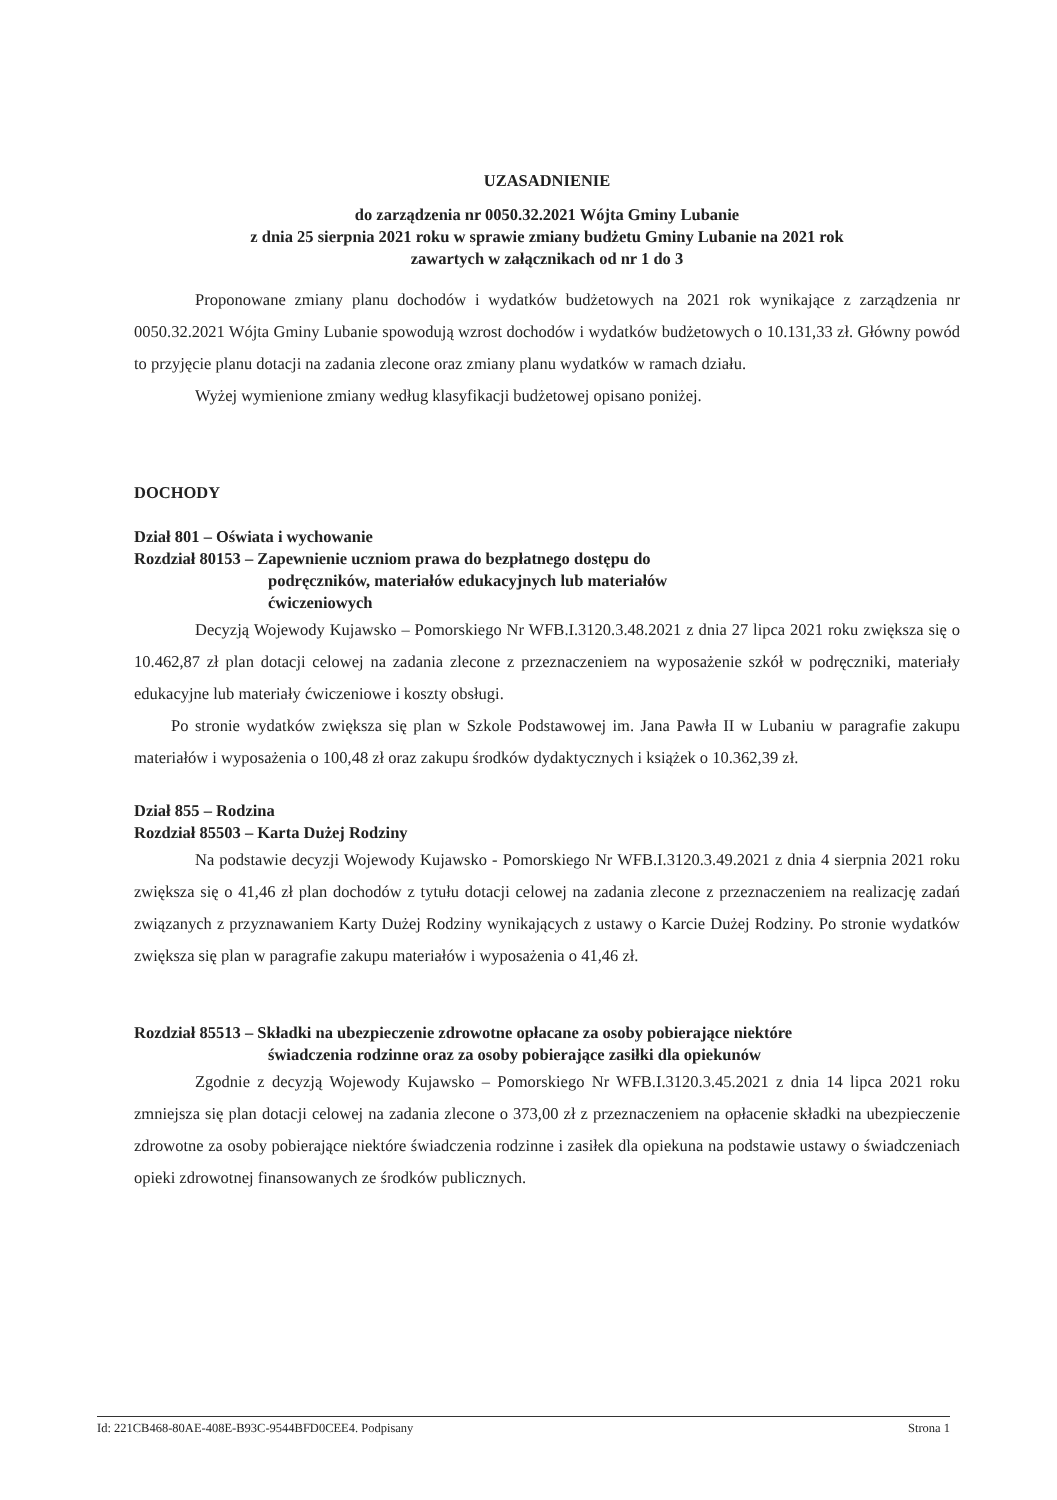UZASADNIENIE
do zarządzenia nr 0050.32.2021 Wójta Gminy Lubanie
z dnia 25 sierpnia 2021 roku w sprawie zmiany budżetu Gminy Lubanie na 2021 rok
zawartych w załącznikach od nr 1 do 3
Proponowane zmiany planu dochodów i wydatków budżetowych na 2021 rok wynikające z zarządzenia nr 0050.32.2021 Wójta Gminy Lubanie spowodują wzrost dochodów i wydatków budżetowych o 10.131,33 zł. Główny powód to przyjęcie planu dotacji na zadania zlecone oraz zmiany planu wydatków w ramach działu.
Wyżej wymienione zmiany według klasyfikacji budżetowej opisano poniżej.
DOCHODY
Dział 801 – Oświata i wychowanie
Rozdział 80153 – Zapewnienie uczniom prawa do bezpłatnego dostępu do
podręczników, materiałów edukacyjnych lub materiałów
ćwiczeniowych
Decyzją Wojewody Kujawsko – Pomorskiego Nr WFB.I.3120.3.48.2021 z dnia 27 lipca 2021 roku zwiększa się o 10.462,87 zł plan dotacji celowej na zadania zlecone z przeznaczeniem na wyposażenie szkół w podręczniki, materiały edukacyjne lub materiały ćwiczeniowe i koszty obsługi.
Po stronie wydatków zwiększa się plan w Szkole Podstawowej im. Jana Pawła II w Lubaniu w paragrafie zakupu materiałów i wyposażenia o 100,48 zł oraz zakupu środków dydaktycznych i książek o 10.362,39 zł.
Dział 855 – Rodzina
Rozdział 85503 – Karta Dużej Rodziny
Na podstawie decyzji Wojewody Kujawsko - Pomorskiego Nr WFB.I.3120.3.49.2021 z dnia 4 sierpnia 2021 roku zwiększa się o 41,46 zł plan dochodów z tytułu dotacji celowej na zadania zlecone z przeznaczeniem na realizację zadań związanych z przyznawaniem Karty Dużej Rodziny wynikających z ustawy o Karcie Dużej Rodziny. Po stronie wydatków zwiększa się plan w paragrafie zakupu materiałów i wyposażenia o 41,46 zł.
Rozdział 85513 – Składki na ubezpieczenie zdrowotne opłacane za osoby pobierające niektóre
świadczenia rodzinne oraz za osoby pobierające zasiłki dla opiekunów
Zgodnie z decyzją Wojewody Kujawsko – Pomorskiego Nr WFB.I.3120.3.45.2021 z dnia 14 lipca 2021 roku zmniejsza się plan dotacji celowej na zadania zlecone o 373,00 zł z przeznaczeniem na opłacenie składki na ubezpieczenie zdrowotne za osoby pobierające niektóre świadczenia rodzinne i zasiłek dla opiekuna na podstawie ustawy o świadczeniach opieki zdrowotnej finansowanych ze środków publicznych.
Id: 221CB468-80AE-408E-B93C-9544BFD0CEE4. Podpisany Strona 1